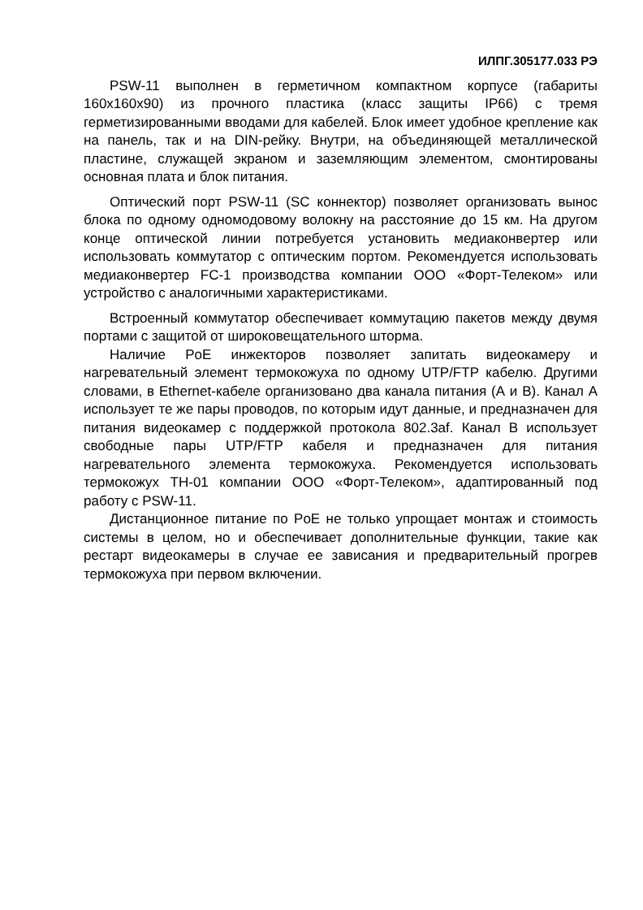ИЛПГ.305177.033 РЭ
PSW-11 выполнен в герметичном компактном корпусе (габариты 160х160х90) из прочного пластика (класс защиты IP66) с тремя герметизированными вводами для кабелей. Блок имеет удобное крепление как на панель, так и на DIN-рейку. Внутри, на объединяющей металлической пластине, служащей экраном и заземляющим элементом, смонтированы основная плата и блок питания.
Оптический порт PSW-11 (SC коннектор) позволяет организовать вынос блока по одному одномодовому волокну на расстояние до 15 км. На другом конце оптической линии потребуется установить медиаконвертер или использовать коммутатор с оптическим портом. Рекомендуется использовать медиаконвертер FC-1 производства компании ООО «Форт-Телеком» или устройство с аналогичными характеристиками.
Встроенный коммутатор обеспечивает коммутацию пакетов между двумя портами с защитой от широковещательного шторма.
Наличие PoE инжекторов позволяет запитать видеокамеру и нагревательный элемент термокожуха по одному UTP/FTP кабелю. Другими словами, в Ethernet-кабеле организовано два канала питания (А и В). Канал А использует те же пары проводов, по которым идут данные, и предназначен для питания видеокамер с поддержкой протокола 802.3af. Канал В использует свободные пары UTP/FTP кабеля и предназначен для питания нагревательного элемента термокожуха. Рекомендуется использовать термокожух ТН-01 компании ООО «Форт-Телеком», адаптированный под работу с PSW-11.
Дистанционное питание по PoE не только упрощает монтаж и стоимость системы в целом, но и обеспечивает дополнительные функции, такие как рестарт видеокамеры в случае ее зависания и предварительный прогрев термокожуха при первом включении.